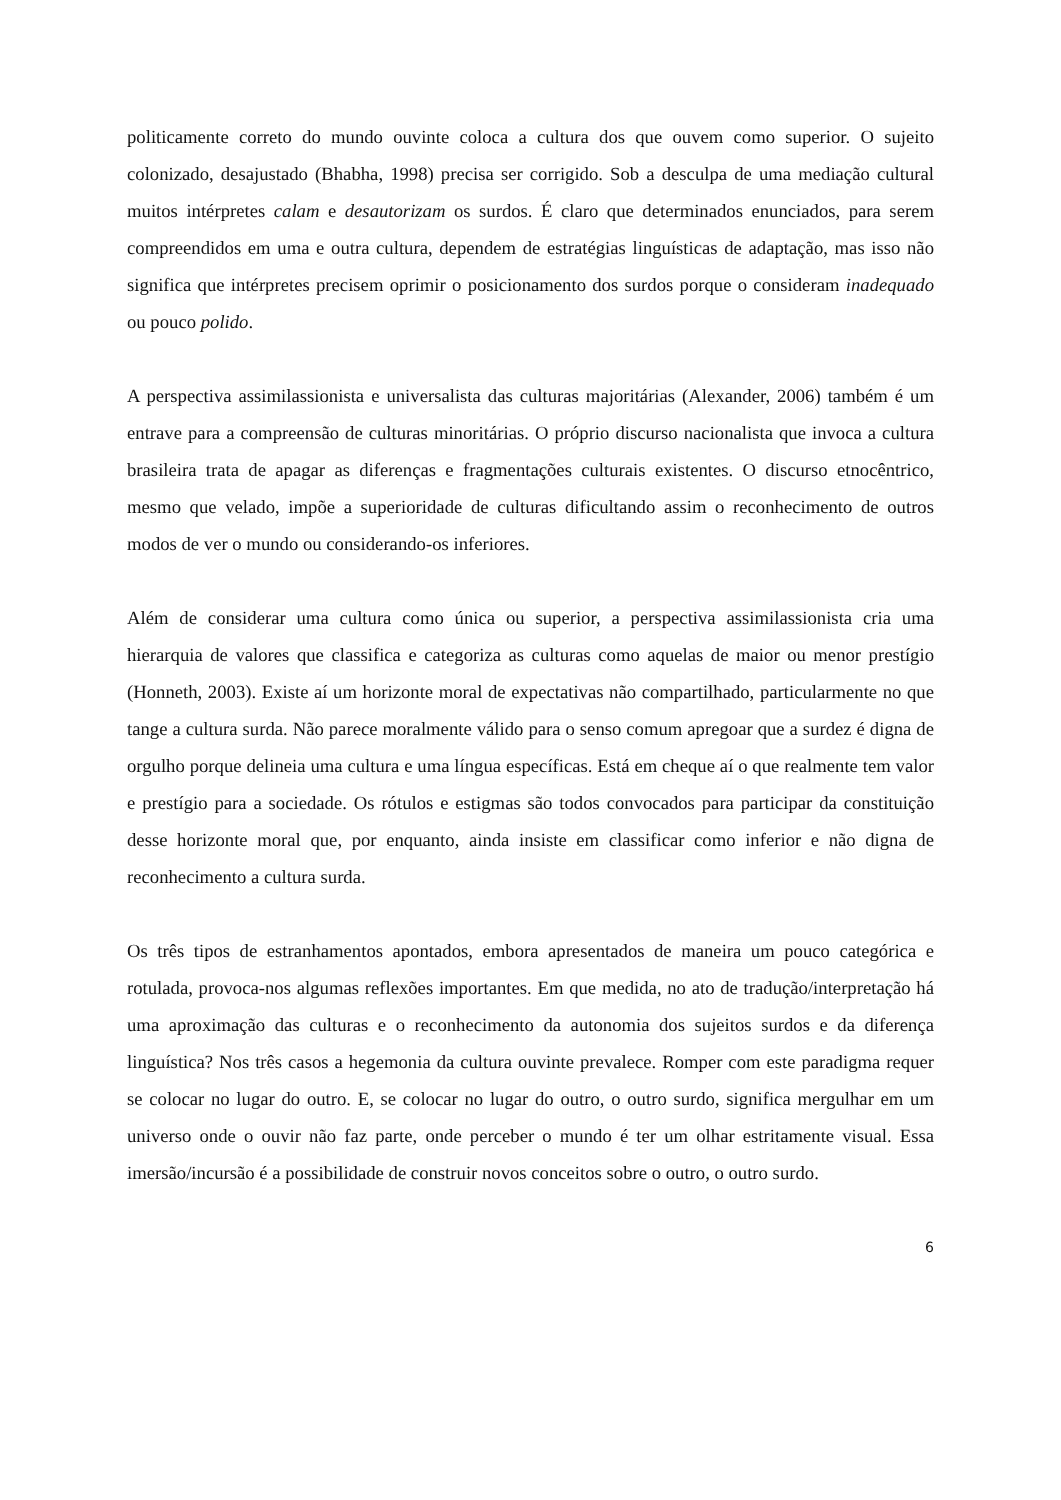politicamente correto do mundo ouvinte coloca a cultura dos que ouvem como superior. O sujeito colonizado, desajustado (Bhabha, 1998) precisa ser corrigido. Sob a desculpa de uma mediação cultural muitos intérpretes calam e desautorizam os surdos. É claro que determinados enunciados, para serem compreendidos em uma e outra cultura, dependem de estratégias linguísticas de adaptação, mas isso não significa que intérpretes precisem oprimir o posicionamento dos surdos porque o consideram inadequado ou pouco polido.
A perspectiva assimilassionista e universalista das culturas majoritárias (Alexander, 2006) também é um entrave para a compreensão de culturas minoritárias. O próprio discurso nacionalista que invoca a cultura brasileira trata de apagar as diferenças e fragmentações culturais existentes. O discurso etnocêntrico, mesmo que velado, impõe a superioridade de culturas dificultando assim o reconhecimento de outros modos de ver o mundo ou considerando-os inferiores.
Além de considerar uma cultura como única ou superior, a perspectiva assimilassionista cria uma hierarquia de valores que classifica e categoriza as culturas como aquelas de maior ou menor prestígio (Honneth, 2003). Existe aí um horizonte moral de expectativas não compartilhado, particularmente no que tange a cultura surda. Não parece moralmente válido para o senso comum apregoar que a surdez é digna de orgulho porque delineia uma cultura e uma língua específicas. Está em cheque aí o que realmente tem valor e prestígio para a sociedade. Os rótulos e estigmas são todos convocados para participar da constituição desse horizonte moral que, por enquanto, ainda insiste em classificar como inferior e não digna de reconhecimento a cultura surda.
Os três tipos de estranhamentos apontados, embora apresentados de maneira um pouco categórica e rotulada, provoca-nos algumas reflexões importantes. Em que medida, no ato de tradução/interpretação há uma aproximação das culturas e o reconhecimento da autonomia dos sujeitos surdos e da diferença linguística? Nos três casos a hegemonia da cultura ouvinte prevalece. Romper com este paradigma requer se colocar no lugar do outro. E, se colocar no lugar do outro, o outro surdo, significa mergulhar em um universo onde o ouvir não faz parte, onde perceber o mundo é ter um olhar estritamente visual. Essa imersão/incursão é a possibilidade de construir novos conceitos sobre o outro, o outro surdo.
6